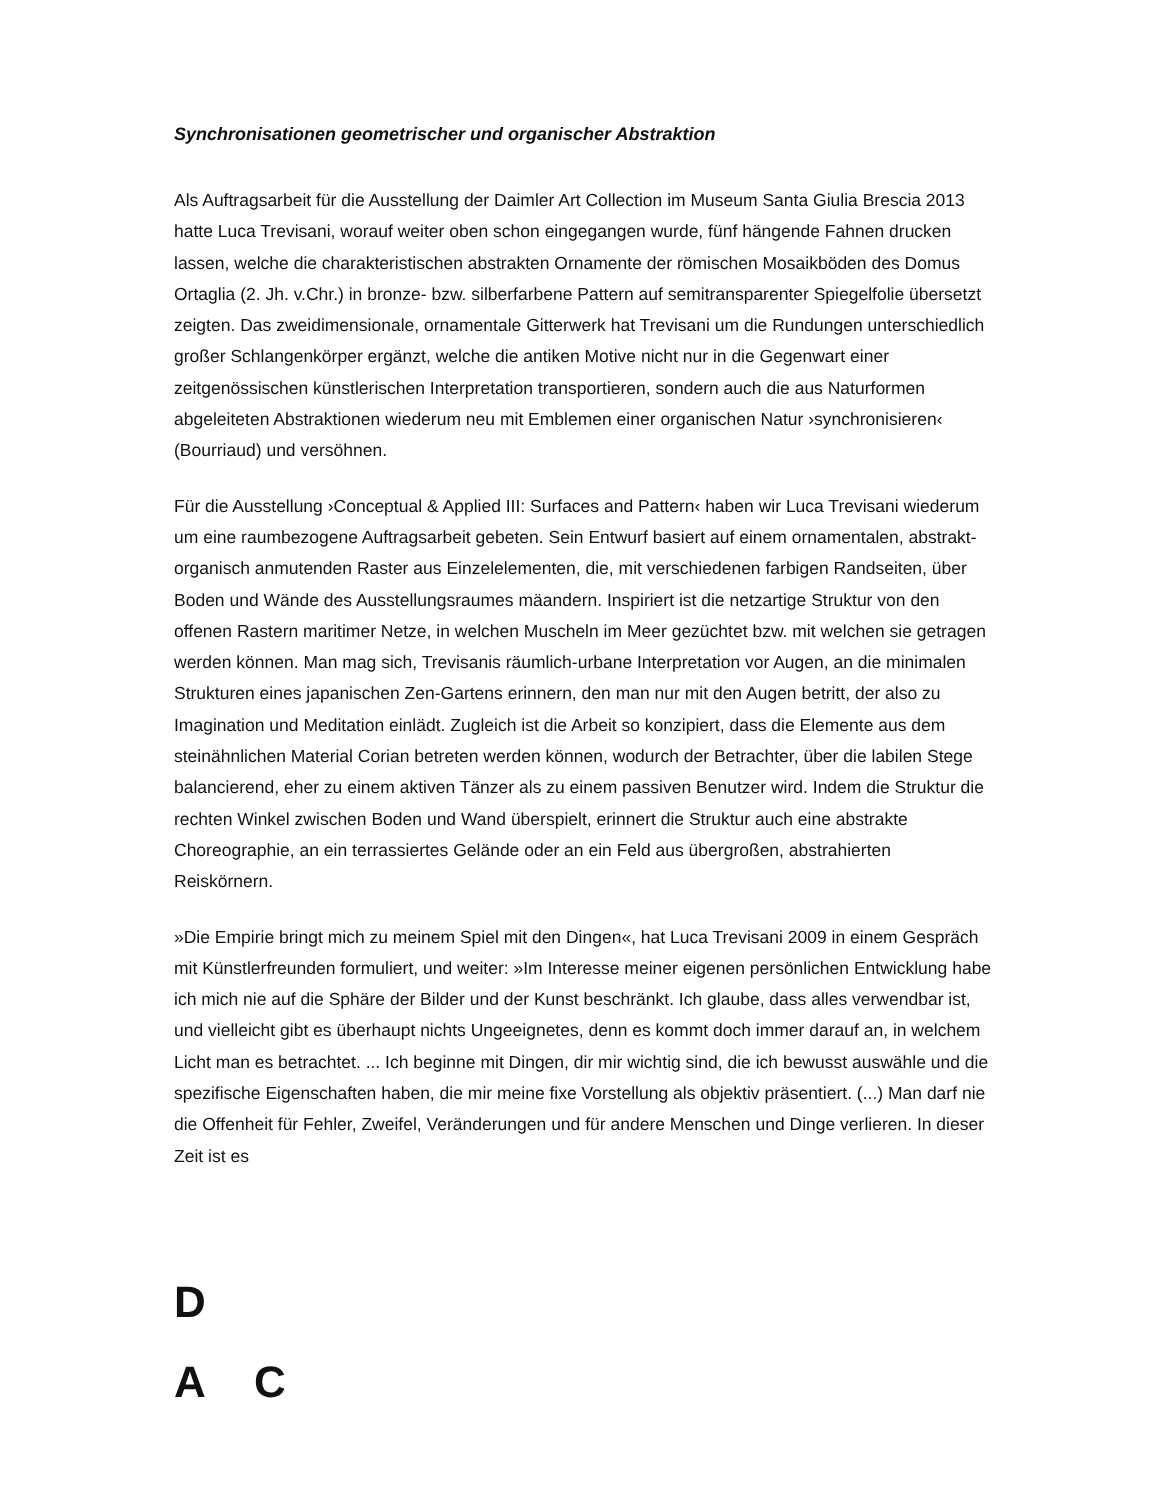Synchronisationen geometrischer und organischer Abstraktion
Als Auftragsarbeit für die Ausstellung der Daimler Art Collection im Museum Santa Giulia Brescia 2013 hatte Luca Trevisani, worauf weiter oben schon eingegangen wurde, fünf hängende Fahnen drucken lassen, welche die charakteristischen abstrakten Ornamente der römischen Mosaikböden des Domus Ortaglia (2. Jh. v.Chr.) in bronze- bzw. silberfarbene Pattern auf semitransparenter Spiegelfolie übersetzt zeigten. Das zweidimensionale, ornamentale Gitterwerk hat Trevisani um die Rundungen unterschiedlich großer Schlangenkörper ergänzt, welche die antiken Motive nicht nur in die Gegenwart einer zeitgenössischen künstlerischen Interpretation transportieren, sondern auch die aus Naturformen abgeleiteten Abstraktionen wiederum neu mit Emblemen einer organischen Natur ›synchronisieren‹ (Bourriaud) und versöhnen.
Für die Ausstellung ›Conceptual & Applied III: Surfaces and Pattern‹ haben wir Luca Trevisani wiederum um eine raumbezogene Auftragsarbeit gebeten. Sein Entwurf basiert auf einem ornamentalen, abstrakt-organisch anmutenden Raster aus Einzelelementen, die, mit verschiedenen farbigen Randseiten, über Boden und Wände des Ausstellungsraumes mäandern. Inspiriert ist die netzartige Struktur von den offenen Rastern maritimer Netze, in welchen Muscheln im Meer gezüchtet bzw. mit welchen sie getragen werden können. Man mag sich, Trevisanis räumlich-urbane Interpretation vor Augen, an die minimalen Strukturen eines japanischen Zen-Gartens erinnern, den man nur mit den Augen betritt, der also zu Imagination und Meditation einlädt. Zugleich ist die Arbeit so konzipiert, dass die Elemente aus dem steinähnlichen Material Corian betreten werden können, wodurch der Betrachter, über die labilen Stege balancierend, eher zu einem aktiven Tänzer als zu einem passiven Benutzer wird. Indem die Struktur die rechten Winkel zwischen Boden und Wand überspielt, erinnert die Struktur auch eine abstrakte Choreographie, an ein terrassiertes Gelände oder an ein Feld aus übergroßen, abstrahierten Reiskörnern.
»Die Empirie bringt mich zu meinem Spiel mit den Dingen«, hat Luca Trevisani 2009 in einem Gespräch mit Künstlerfreunden formuliert, und weiter: »Im Interesse meiner eigenen persönlichen Entwicklung habe ich mich nie auf die Sphäre der Bilder und der Kunst beschränkt. Ich glaube, dass alles verwendbar ist, und vielleicht gibt es überhaupt nichts Ungeeignetes, denn es kommt doch immer darauf an, in welchem Licht man es betrachtet. ... Ich beginne mit Dingen, dir mir wichtig sind, die ich bewusst auswähle und die spezifische Eigenschaften haben, die mir meine fixe Vorstellung als objektiv präsentiert. (...) Man darf nie die Offenheit für Fehler, Zweifel, Veränderungen und für andere Menschen und Dinge verlieren. In dieser Zeit ist es
D
A C